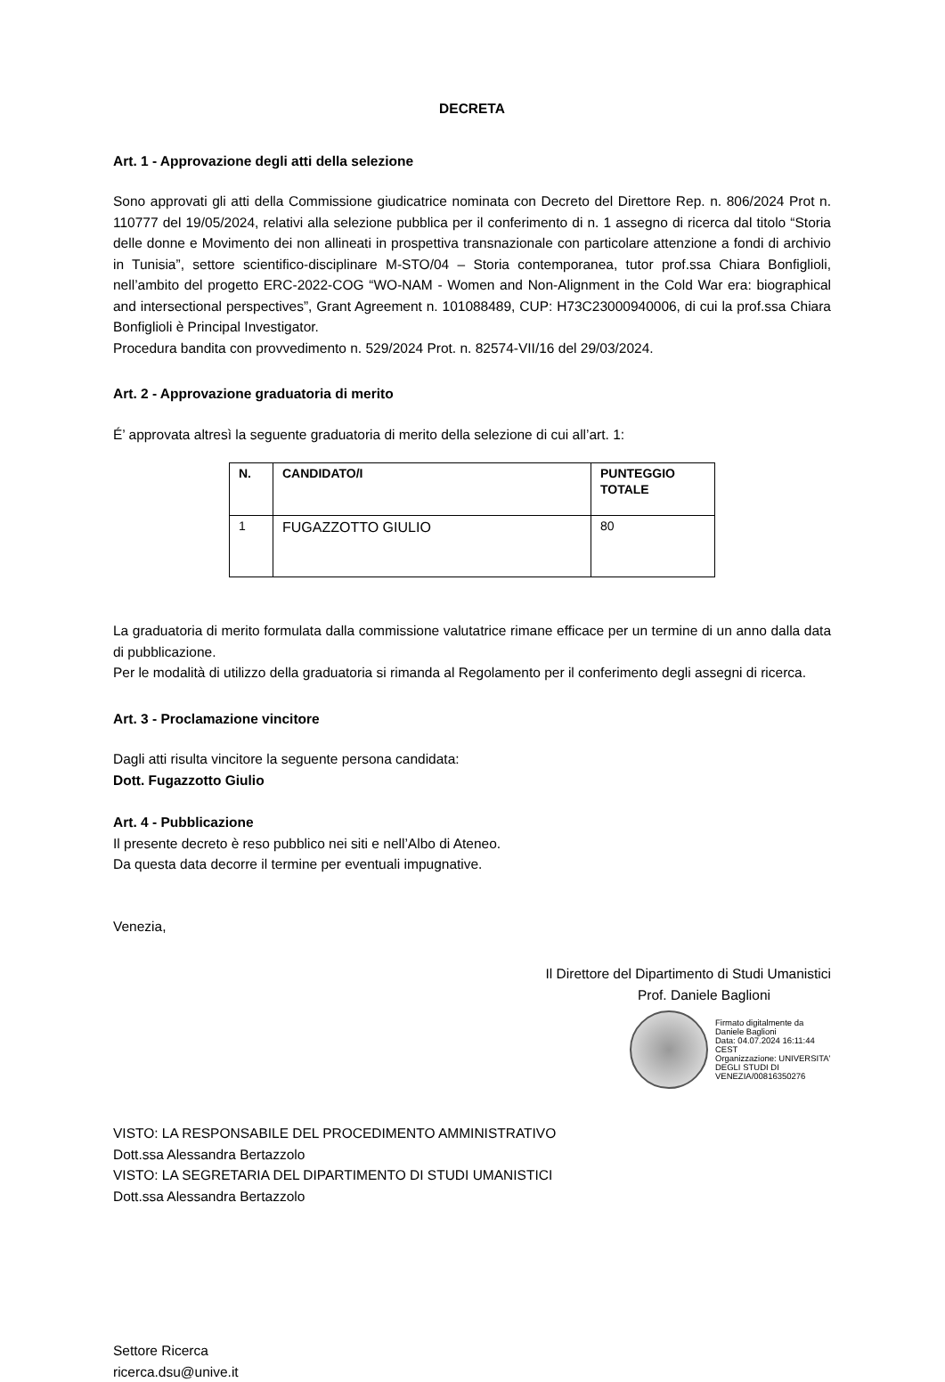DECRETA
Art. 1 - Approvazione degli atti della selezione
Sono approvati gli atti della Commissione giudicatrice nominata con Decreto del Direttore Rep. n. 806/2024 Prot n. 110777 del 19/05/2024, relativi alla selezione pubblica per il conferimento di n. 1 assegno di ricerca dal titolo “Storia delle donne e Movimento dei non allineati in prospettiva transnazionale con particolare attenzione a fondi di archivio in Tunisia”, settore scientifico-disciplinare M-STO/04 – Storia contemporanea, tutor prof.ssa Chiara Bonfiglioli, nell’ambito del progetto ERC-2022-COG “WO-NAM - Women and Non-Alignment in the Cold War era: biographical and intersectional perspectives”, Grant Agreement n. 101088489, CUP: H73C23000940006, di cui la prof.ssa Chiara Bonfiglioli è Principal Investigator.
Procedura bandita con provvedimento n. 529/2024 Prot. n. 82574-VII/16 del 29/03/2024.
Art. 2 - Approvazione graduatoria di merito
É’ approvata altresì la seguente graduatoria di merito della selezione di cui all’art. 1:
| N. | CANDIDATO/I | PUNTEGGIO TOTALE |
| --- | --- | --- |
| 1 | FUGAZZOTTO GIULIO | 80 |
La graduatoria di merito formulata dalla commissione valutatrice rimane efficace per un termine di un anno dalla data di pubblicazione.
Per le modalità di utilizzo della graduatoria si rimanda al Regolamento per il conferimento degli assegni di ricerca.
Art. 3 - Proclamazione vincitore
Dagli atti risulta vincitore la seguente persona candidata:
Dott. Fugazzotto Giulio
Art. 4 - Pubblicazione
Il presente decreto è reso pubblico nei siti e nell’Albo di Ateneo.
Da questa data decorre il termine per eventuali impugnative.
Venezia,
Il Direttore del Dipartimento di Studi Umanistici
Prof. Daniele Baglioni
Firmato digitalmente da Daniele Baglioni
Data: 04.07.2024 16:11:44 CEST
Organizzazione: UNIVERSITA' DEGLI STUDI DI VENEZIA/00816350276
VISTO: LA RESPONSABILE DEL PROCEDIMENTO AMMINISTRATIVO
Dott.ssa Alessandra Bertazzolo
VISTO: LA SEGRETARIA DEL DIPARTIMENTO DI STUDI UMANISTICI
Dott.ssa Alessandra Bertazzolo
Settore Ricerca
ricerca.dsu@unive.it